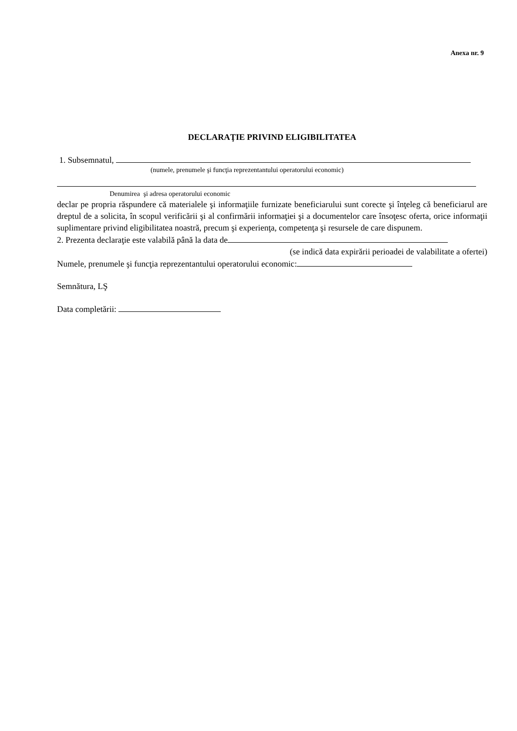Anexa nr. 9
DECLARAŢIE PRIVIND ELIGIBILITATEA
1. Subsemnatul,
(numele, prenumele şi funcţia reprezentantului operatorului economic)
Denumirea şi adresa operatorului economic
declar pe propria răspundere că materialele şi informaţiile furnizate beneficiarului sunt corecte şi înţeleg că beneficiarul are dreptul de a solicita, în scopul verificării şi al confirmării informaţiei şi a documentelor care însoţesc oferta, orice informaţii suplimentare privind eligibilitatea noastră, precum şi experienţa, competenţa şi resursele de care dispunem.
2. Prezenta declaraţie este valabilă până la data de
(se indică data expirării perioadei de valabilitate a ofertei)
Numele, prenumele şi funcţia reprezentantului operatorului economic:
Semnătura, LŞ
Data completării: